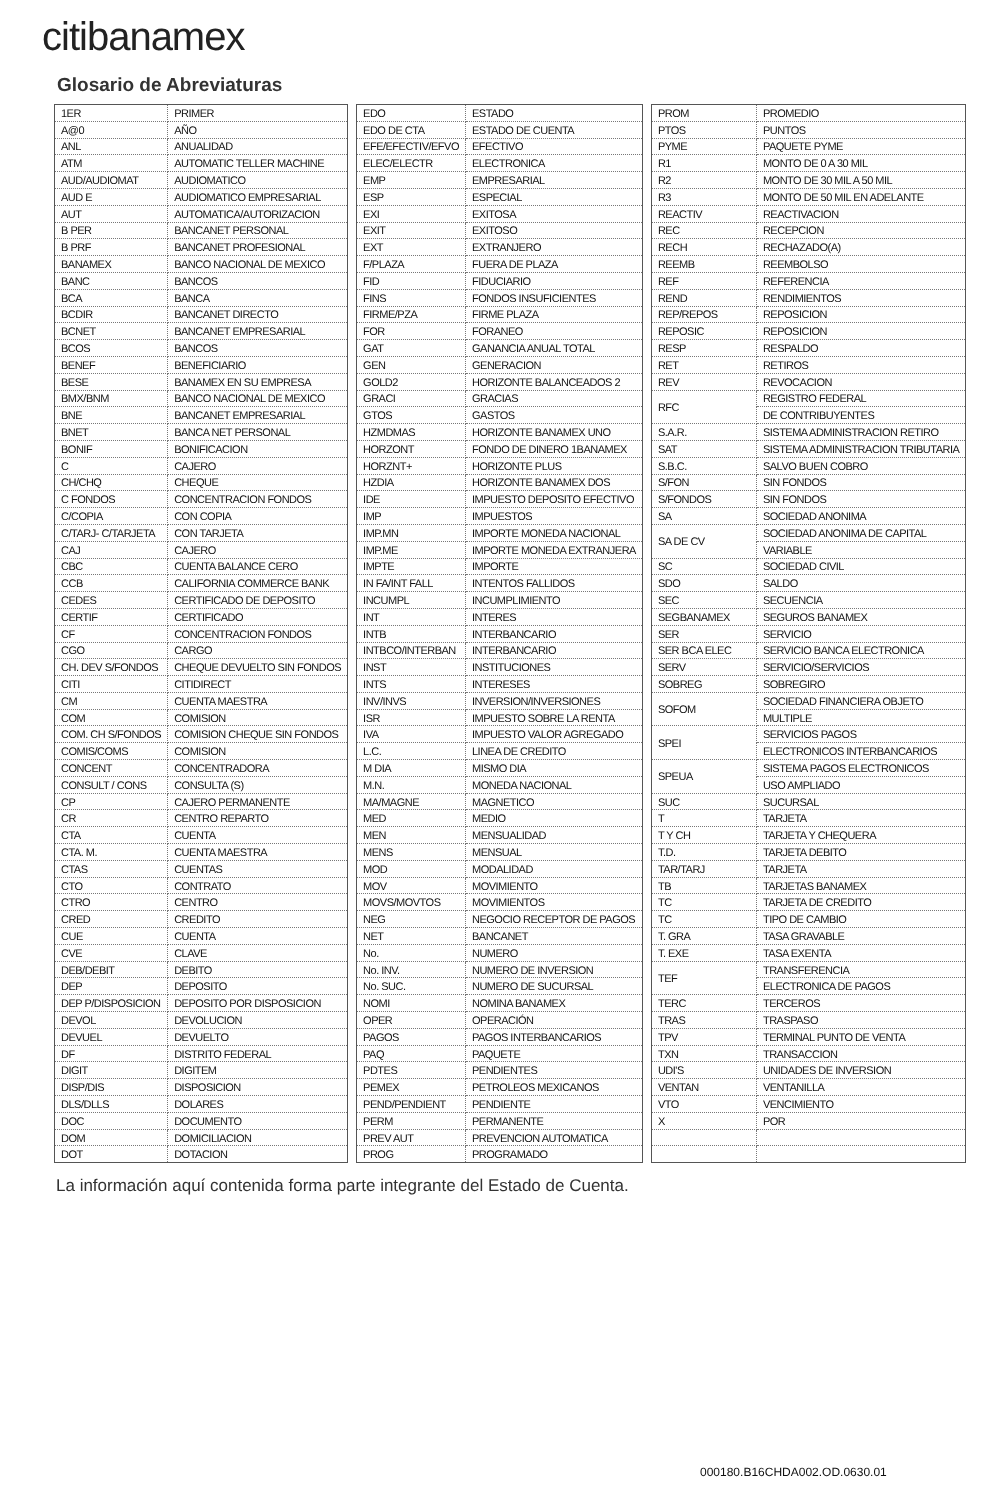citibanamex
Glosario de Abreviaturas
| 1ER | PRIMER |
| A@0 | AÑO |
| ANL | ANUALIDAD |
| ATM | AUTOMATIC TELLER MACHINE |
| AUD/AUDIOMAT | AUDIOMATICO |
| AUD E | AUDIOMATICO EMPRESARIAL |
| AUT | AUTOMATICA/AUTORIZACION |
| B PER | BANCANET PERSONAL |
| B PRF | BANCANET PROFESIONAL |
| BANAMEX | BANCO NACIONAL DE MEXICO |
| BANC | BANCOS |
| BCA | BANCA |
| BCDIR | BANCANET DIRECTO |
| BCNET | BANCANET EMPRESARIAL |
| BCOS | BANCOS |
| BENEF | BENEFICIARIO |
| BESE | BANAMEX EN SU EMPRESA |
| BMX/BNM | BANCO NACIONAL DE MEXICO |
| BNE | BANCANET EMPRESARIAL |
| BNET | BANCA NET PERSONAL |
| BONIF | BONIFICACION |
| C | CAJERO |
| CH/CHQ | CHEQUE |
| C FONDOS | CONCENTRACION FONDOS |
| C/COPIA | CON COPIA |
| C/TARJ- C/TARJETA | CON TARJETA |
| CAJ | CAJERO |
| CBC | CUENTA BALANCE CERO |
| CCB | CALIFORNIA COMMERCE BANK |
| CEDES | CERTIFICADO DE DEPOSITO |
| CERTIF | CERTIFICADO |
| CF | CONCENTRACION FONDOS |
| CGO | CARGO |
| CH. DEV S/FONDOS | CHEQUE DEVUELTO SIN FONDOS |
| CITI | CITIDIRECT |
| CM | CUENTA MAESTRA |
| COM | COMISION |
| COM. CH S/FONDOS | COMISION CHEQUE SIN FONDOS |
| COMIS/COMS | COMISION |
| CONCENT | CONCENTRADORA |
| CONSULT / CONS | CONSULTA (S) |
| CP | CAJERO PERMANENTE |
| CR | CENTRO REPARTO |
| CTA | CUENTA |
| CTA. M. | CUENTA MAESTRA |
| CTAS | CUENTAS |
| CTO | CONTRATO |
| CTRO | CENTRO |
| CRED | CREDITO |
| CUE | CUENTA |
| CVE | CLAVE |
| DEB/DEBIT | DEBITO |
| DEP | DEPOSITO |
| DEP P/DISPOSICION | DEPOSITO POR DISPOSICION |
| DEVOL | DEVOLUCION |
| DEVUEL | DEVUELTO |
| DF | DISTRITO FEDERAL |
| DIGIT | DIGITEM |
| DISP/DIS | DISPOSICION |
| DLS/DLLS | DOLARES |
| DOC | DOCUMENTO |
| DOM | DOMICILIACION |
| DOT | DOTACION |
| EDO | ESTADO |
| EDO DE CTA | ESTADO DE CUENTA |
| EFE/EFECTIV/EFVO | EFECTIVO |
| ELEC/ELECTR | ELECTRONICA |
| EMP | EMPRESARIAL |
| ESP | ESPECIAL |
| EXI | EXITOSA |
| EXIT | EXITOSO |
| EXT | EXTRANJERO |
| F/PLAZA | FUERA DE PLAZA |
| FID | FIDUCIARIO |
| FINS | FONDOS INSUFICIENTES |
| FIRME/PZA | FIRME PLAZA |
| FOR | FORANEO |
| GAT | GANANCIA ANUAL TOTAL |
| GEN | GENERACION |
| GOLD2 | HORIZONTE BALANCEADOS 2 |
| GRACI | GRACIAS |
| GTOS | GASTOS |
| HZMDMAS | HORIZONTE BANAMEX UNO |
| HORZONT | FONDO DE DINERO 1BANAMEX |
| HORZNT+ | HORIZONTE PLUS |
| HZDIA | HORIZONTE BANAMEX DOS |
| IDE | IMPUESTO DEPOSITO EFECTIVO |
| IMP | IMPUESTOS |
| IMP.MN | IMPORTE MONEDA NACIONAL |
| IMP.ME | IMPORTE MONEDA EXTRANJERA |
| IMPTE | IMPORTE |
| IN FA/INT FALL | INTENTOS FALLIDOS |
| INCUMPL | INCUMPLIMIENTO |
| INT | INTERES |
| INTB | INTERBANCARIO |
| INTBCO/INTERBAN | INTERBANCARIO |
| INST | INSTITUCIONES |
| INTS | INTERESES |
| INV/INVS | INVERSION/INVERSIONES |
| ISR | IMPUESTO SOBRE LA RENTA |
| IVA | IMPUESTO VALOR AGREGADO |
| L.C. | LINEA DE CREDITO |
| M DIA | MISMO DIA |
| M.N. | MONEDA NACIONAL |
| MA/MAGNE | MAGNETICO |
| MED | MEDIO |
| MEN | MENSUALIDAD |
| MENS | MENSUAL |
| MOD | MODALIDAD |
| MOV | MOVIMIENTO |
| MOVS/MOVTOS | MOVIMIENTOS |
| NEG | NEGOCIO RECEPTOR DE PAGOS |
| NET | BANCANET |
| No. | NUMERO |
| No. INV. | NUMERO DE INVERSION |
| No. SUC. | NUMERO DE SUCURSAL |
| NOMI | NOMINA BANAMEX |
| OPER | OPERACIÓN |
| PAGOS | PAGOS INTERBANCARIOS |
| PAQ | PAQUETE |
| PDTES | PENDIENTES |
| PEMEX | PETROLEOS MEXICANOS |
| PEND/PENDIENT | PENDIENTE |
| PERM | PERMANENTE |
| PREV AUT | PREVENCION AUTOMATICA |
| PROG | PROGRAMADO |
| PROM | PROMEDIO |
| PTOS | PUNTOS |
| PYME | PAQUETE PYME |
| R1 | MONTO DE 0 A 30 MIL |
| R2 | MONTO DE 30 MIL A 50 MIL |
| R3 | MONTO DE 50 MIL EN ADELANTE |
| REACTIV | REACTIVACION |
| REC | RECEPCION |
| RECH | RECHAZADO(A) |
| REEMB | REEMBOLSO |
| REF | REFERENCIA |
| REND | RENDIMIENTOS |
| REP/REPOS | REPOSICION |
| REPOSIC | REPOSICION |
| RESP | RESPALDO |
| RET | RETIROS |
| REV | REVOCACION |
| RFC | REGISTRO FEDERAL |
| | DE CONTRIBUYENTES |
| S.A.R. | SISTEMA ADMINISTRACION RETIRO |
| SAT | SISTEMA ADMINISTRACION TRIBUTARIA |
| S.B.C. | SALVO BUEN COBRO |
| S/FON | SIN FONDOS |
| S/FONDOS | SIN FONDOS |
| SA | SOCIEDAD ANONIMA |
| SA DE CV | SOCIEDAD ANONIMA DE CAPITAL |
| | VARIABLE |
| SC | SOCIEDAD CIVIL |
| SDO | SALDO |
| SEC | SECUENCIA |
| SEGBANAMEX | SEGUROS BANAMEX |
| SER | SERVICIO |
| SER BCA ELEC | SERVICIO BANCA ELECTRONICA |
| SERV | SERVICIO/SERVICIOS |
| SOBREG | SOBREGIRO |
| SOFOM | SOCIEDAD FINANCIERA OBJETO |
| | MULTIPLE |
| SPEI | SERVICIOS PAGOS |
| | ELECTRONICOS INTERBANCARIOS |
| SPEUA | SISTEMA PAGOS ELECTRONICOS |
| | USO AMPLIADO |
| SUC | SUCURSAL |
| T | TARJETA |
| T Y CH | TARJETA Y CHEQUERA |
| T.D. | TARJETA DEBITO |
| TAR/TARJ | TARJETA |
| TB | TARJETAS BANAMEX |
| TC | TARJETA DE CREDITO |
| TC | TIPO DE CAMBIO |
| T. GRA | TASA GRAVABLE |
| T. EXE | TASA EXENTA |
| TEF | TRANSFERENCIA |
| | ELECTRONICA DE PAGOS |
| TERC | TERCEROS |
| TRAS | TRASPASO |
| TPV | TERMINAL PUNTO DE VENTA |
| TXN | TRANSACCION |
| UDI'S | UNIDADES DE INVERSION |
| VENTAN | VENTANILLA |
| VTO | VENCIMIENTO |
| X | POR |
La información aquí contenida forma parte integrante del Estado de Cuenta.
000180.B16CHDA002.OD.0630.01